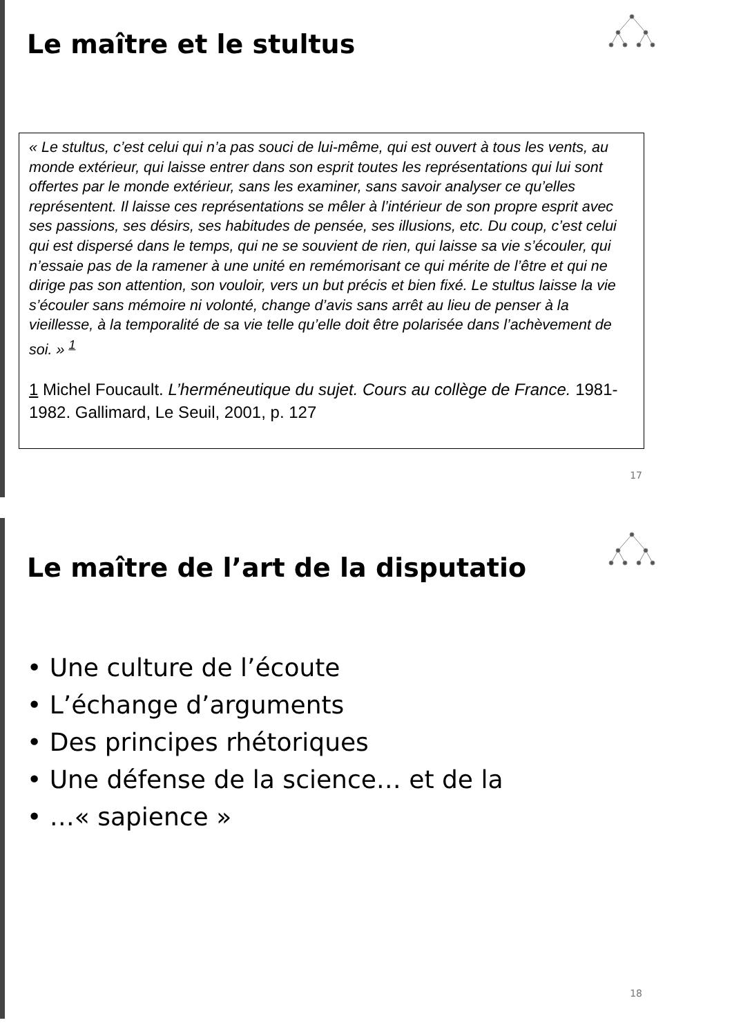Le maître et le stultus
« Le stultus, c’est celui qui n’a pas souci de lui-même, qui est ouvert à tous les vents, au monde extérieur, qui laisse entrer dans son esprit toutes les représentations qui lui sont offertes par le monde extérieur, sans les examiner, sans savoir analyser ce qu’elles représentent. Il laisse ces représentations se mêler à l’intérieur de son propre esprit avec ses passions, ses désirs, ses habitudes de pensée, ses illusions, etc. Du coup, c’est celui qui est dispersé dans le temps, qui ne se souvient de rien, qui laisse sa vie s’écouler, qui n’essaie pas de la ramener à une unité en remémorisant ce qui mérite de l’être et qui ne dirige pas son attention, son vouloir, vers un but précis et bien fixé. Le stultus laisse la vie s’écouler sans mémoire ni volonté, change d’avis sans arrêt au lieu de penser à la vieillesse, à la temporalité de sa vie telle qu’elle doit être polarisée dans l’achèvement de soi. » <sup>1</sup>
1 Michel Foucault. L’herméneutique du sujet. Cours au collège de France. 1981-1982. Gallimard, Le Seuil, 2001, p. 127
17
Le maître de l’art de la disputatio
• Une culture de l’écoute
• L’échange d’arguments
• Des principes rhétoriques
• Une défense de la science… et de la
• …« sapience »
18